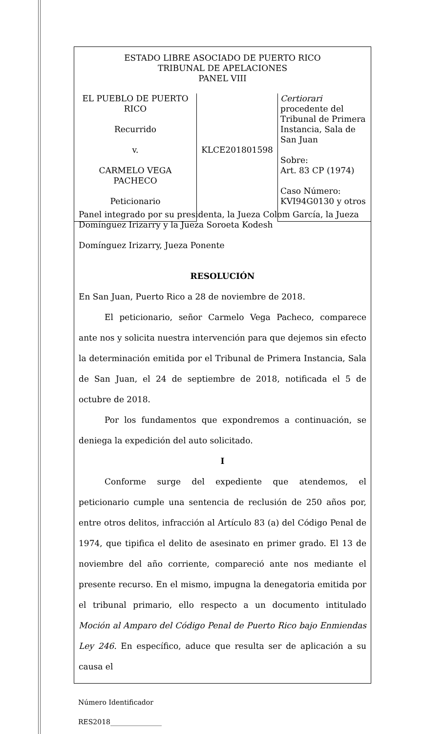ESTADO LIBRE ASOCIADO DE PUERTO RICO
TRIBUNAL DE APELACIONES
PANEL VIII
| EL PUEBLO DE PUERTO RICO Recurrido v. CARMELO VEGA PACHECO Peticionario | KLCE201801598 | Certiorari procedente del Tribunal de Primera Instancia, Sala de San Juan Sobre: Art. 83 CP (1974) Caso Número: KVI94G0130 y otros |
Panel integrado por su presidenta, la Jueza Colom García, la Jueza Domínguez Irizarry y la Jueza Soroeta Kodesh
Domínguez Irizarry, Jueza Ponente
RESOLUCIÓN
En San Juan, Puerto Rico a 28 de noviembre de 2018.
El peticionario, señor Carmelo Vega Pacheco, comparece ante nos y solicita nuestra intervención para que dejemos sin efecto la determinación emitida por el Tribunal de Primera Instancia, Sala de San Juan, el 24 de septiembre de 2018, notificada el 5 de octubre de 2018.
Por los fundamentos que expondremos a continuación, se deniega la expedición del auto solicitado.
I
Conforme surge del expediente que atendemos, el peticionario cumple una sentencia de reclusión de 250 años por, entre otros delitos, infracción al Artículo 83 (a) del Código Penal de 1974, que tipifica el delito de asesinato en primer grado. El 13 de noviembre del año corriente, compareció ante nos mediante el presente recurso. En el mismo, impugna la denegatoria emitida por el tribunal primario, ello respecto a un documento intitulado Moción al Amparo del Código Penal de Puerto Rico bajo Enmiendas Ley 246. En específico, aduce que resulta ser de aplicación a su causa el
Número Identificador
RES2018_______________